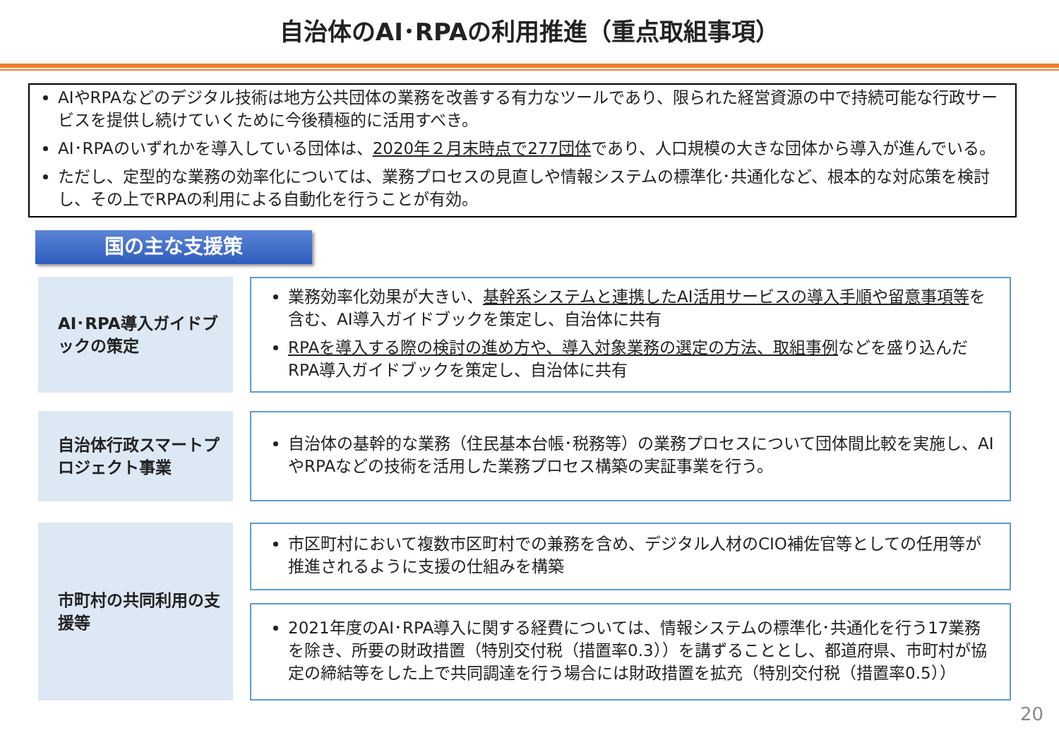自治体のAI･RPAの利用推進（重点取組事項）
AIやRPAなどのデジタル技術は地方公共団体の業務を改善する有力なツールであり、限られた経営資源の中で持続可能な行政サービスを提供し続けていくために今後積極的に活用すべき。
AI･RPAのいずれかを導入している団体は、2020年２月末時点で277団体であり、人口規模の大きな団体から導入が進んでいる。
ただし、定型的な業務の効率化については、業務プロセスの見直しや情報システムの標準化･共通化など、根本的な対応策を検討し、その上でRPAの利用による自動化を行うことが有効。
国の主な支援策
AI･RPA導入ガイドブックの策定
業務効率化効果が大きい、基幹系システムと連携したAI活用サービスの導入手順や留意事項等を含む、AI導入ガイドブックを策定し、自治体に共有
RPAを導入する際の検討の進め方や、導入対象業務の選定の方法、取組事例などを盛り込んだRPA導入ガイドブックを策定し、自治体に共有
自治体行政スマートプロジェクト事業
自治体の基幹的な業務（住民基本台帳･税務等）の業務プロセスについて団体間比較を実施し、AIやRPAなどの技術を活用した業務プロセス構築の実証事業を行う。
市町村の共同利用の支援等
市区町村において複数市区町村での兼務を含め、デジタル人材のCIO補佐官等としての任用等が推進されるように支援の仕組みを構築
2021年度のAI･RPA導入に関する経費については、情報システムの標準化･共通化を行う17業務を除き、所要の財政措置（特別交付税（措置率0.3））を講ずることとし、都道府県、市町村が協定の締結等をした上で共同調達を行う場合には財政措置を拡充（特別交付税（措置率0.5））
20